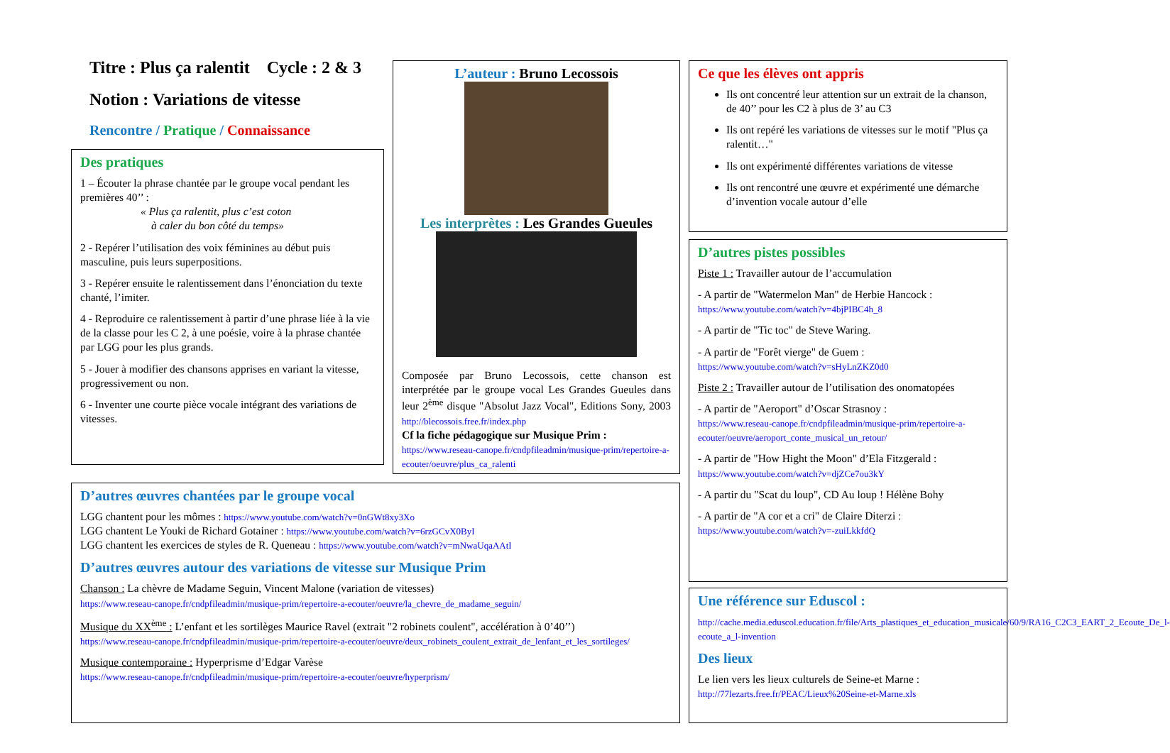Titre : Plus ça ralentit Cycle : 2 & 3
Notion : Variations de vitesse
Rencontre / Pratique / Connaissance
Des pratiques
1 – Écouter la phrase chantée par le groupe vocal pendant les premières 40’’ :
« Plus ça ralentit, plus c’est coton
à caler du bon côté du temps»
2 - Repérer l’utilisation des voix féminines au début puis masculine, puis leurs superpositions.
3 - Repérer ensuite le ralentissement dans l’énonciation du texte chanté, l’imiter.
4 - Reproduire ce ralentissement à partir d’une phrase liée à la vie de la classe pour les C 2, à une poésie, voire à la phrase chantée par LGG pour les plus grands.
5 - Jouer à modifier des chansons apprises en variant la vitesse, progressivement ou non.
6 - Inventer une courte pièce vocale intégrant des variations de vitesses.
L’auteur : Bruno Lecossois
Les interprètes : Les Grandes Gueules
Composée par Bruno Lecossois, cette chanson est interprétée par le groupe vocal Les Grandes Gueules dans leur 2<sup>ème</sup> disque "Absolut Jazz Vocal", Editions Sony, 2003 http://blecossois.free.fr/index.php
Cf la fiche pédagogique sur Musique Prim :
https://www.reseau-canope.fr/cndpfileadmin/musique-prim/repertoire-a-ecouter/oeuvre/plus_ca_ralenti
Ce que les élèves ont appris
Ils ont concentré leur attention sur un extrait de la chanson, de 40’’ pour les C2 à plus de 3’ au C3
Ils ont repéré les variations de vitesses sur le motif "Plus ça ralentit…"
Ils ont expérimenté différentes variations de vitesse
Ils ont rencontré une œuvre et expérimenté une démarche d’invention vocale autour d’elle
D’autres pistes possibles
Piste 1 : Travailler autour de l’accumulation
- A partir de "Watermelon Man" de Herbie Hancock :
https://www.youtube.com/watch?v=4bjPIBC4h_8
- A partir de "Tic toc" de Steve Waring.
- A partir de "Forêt vierge" de Guem :
https://www.youtube.com/watch?v=sHyLnZKZ0d0
Piste 2 : Travailler autour de l’utilisation des onomatopées
- A partir de "Aeroport" d’Oscar Strasnoy :
https://www.reseau-canope.fr/cndpfileadmin/musique-prim/repertoire-a-ecouter/oeuvre/aeroport_conte_musical_un_retour/
- A partir de "How Hight the Moon" d’Ela Fitzgerald :
https://www.youtube.com/watch?v=djZCe7ou3kY
- A partir du "Scat du loup", CD Au loup ! Hélène Bohy
- A partir de "A cor et a cri" de Claire Diterzi :
https://www.youtube.com/watch?v=-zuiLkkfdQ
Une référence sur Eduscol :
http://cache.media.eduscol.education.fr/file/Arts_plastiques_et_education_musicale/60/9/RA16_C2C3_EART_2_Ecoute_De_l-ecoute_a_l-invention
Des lieux
Le lien vers les lieux culturels de Seine-et Marne :
http://77lezarts.free.fr/PEAC/Lieux%20Seine-et-Marne.xls
D’autres œuvres chantées par le groupe vocal
LGG chantent pour les mômes : https://www.youtube.com/watch?v=0nGWt8xy3Xo
LGG chantent Le Youki de Richard Gotainer : https://www.youtube.com/watch?v=6rzGCvX0ByI
LGG chantent les exercices de styles de R. Queneau : https://www.youtube.com/watch?v=mNwaUqaAAtI
D’autres œuvres autour des variations de vitesse sur Musique Prim
Chanson : La chèvre de Madame Seguin, Vincent Malone (variation de vitesses)
https://www.reseau-canope.fr/cndpfileadmin/musique-prim/repertoire-a-ecouter/oeuvre/la_chevre_de_madame_seguin/
Musique du XX<sup>ème</sup> : L’enfant et les sortilèges Maurice Ravel (extrait "2 robinets coulent", accélération à 0’40’’)
https://www.reseau-canope.fr/cndpfileadmin/musique-prim/repertoire-a-ecouter/oeuvre/deux_robinets_coulent_extrait_de_lenfant_et_les_sortileges/
Musique contemporaine : Hyperprisme d’Edgar Varèse
https://www.reseau-canope.fr/cndpfileadmin/musique-prim/repertoire-a-ecouter/oeuvre/hyperprism/